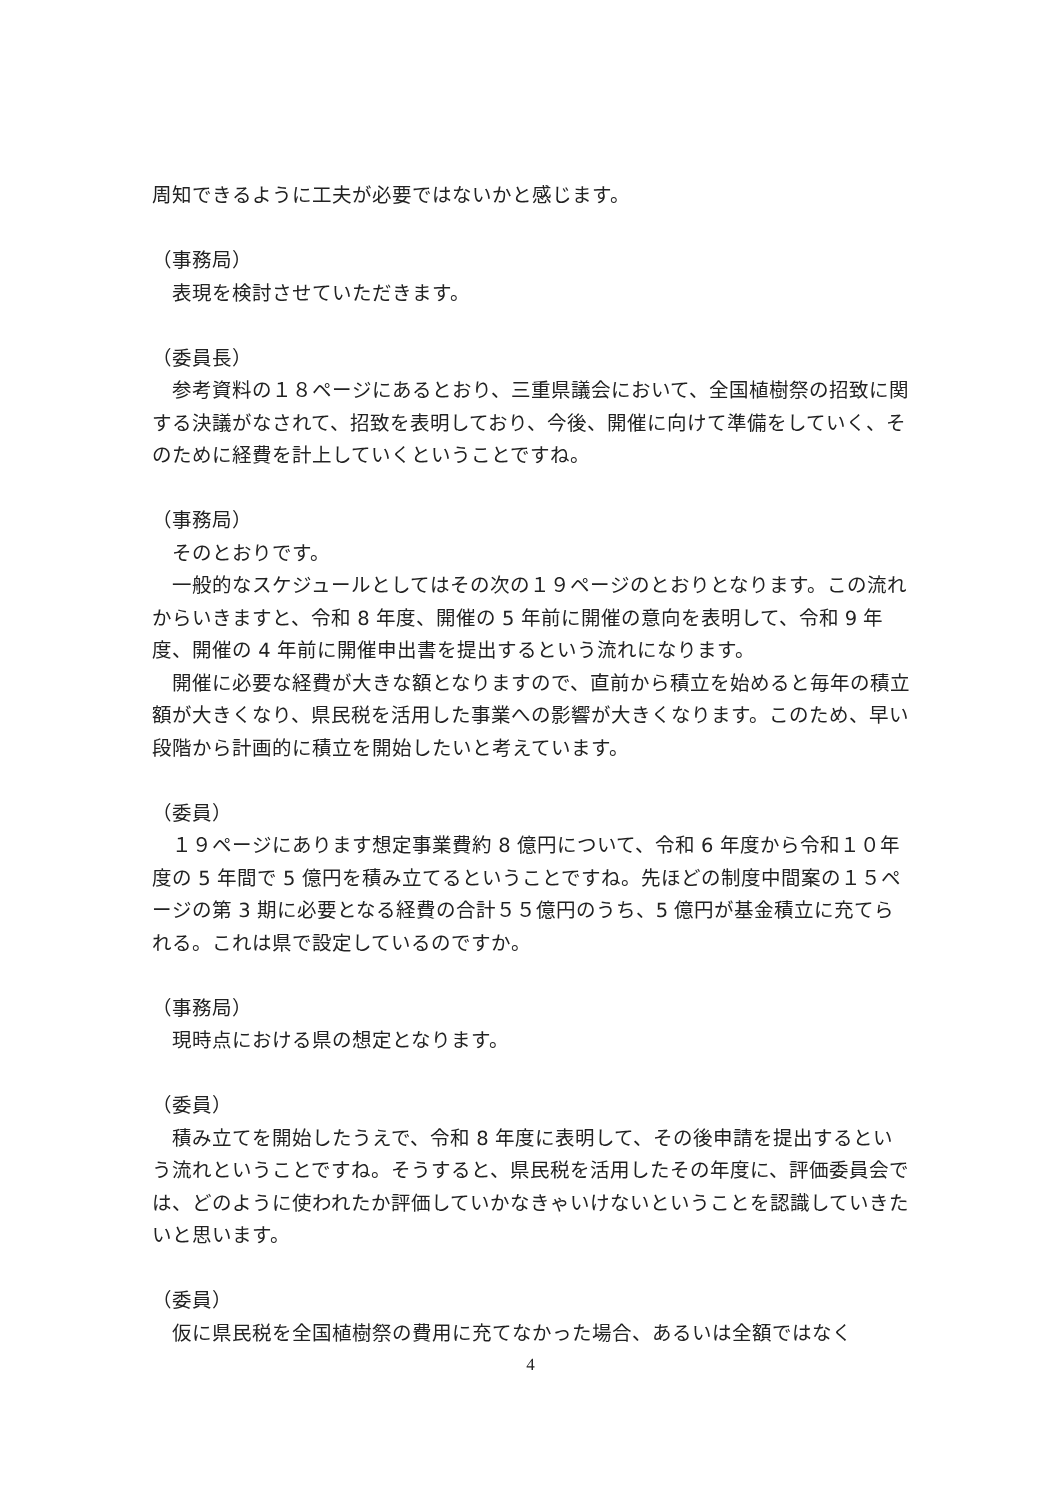周知できるように工夫が必要ではないかと感じます。
（事務局）
　表現を検討させていただきます。
（委員長）
　参考資料の１８ページにあるとおり、三重県議会において、全国植樹祭の招致に関する決議がなされて、招致を表明しており、今後、開催に向けて準備をしていく、そのために経費を計上していくということですね。
（事務局）
　そのとおりです。
　一般的なスケジュールとしてはその次の１９ページのとおりとなります。この流れからいきますと、令和 8 年度、開催の 5 年前に開催の意向を表明して、令和 9 年度、開催の 4 年前に開催申出書を提出するという流れになります。
　開催に必要な経費が大きな額となりますので、直前から積立を始めると毎年の積立額が大きくなり、県民税を活用した事業への影響が大きくなります。このため、早い段階から計画的に積立を開始したいと考えています。
（委員）
　１９ページにあります想定事業費約 8 億円について、令和 6 年度から令和１０年度の 5 年間で 5 億円を積み立てるということですね。先ほどの制度中間案の１５ページの第 3 期に必要となる経費の合計５５億円のうち、5 億円が基金積立に充てられる。これは県で設定しているのですか。
（事務局）
　現時点における県の想定となります。
（委員）
　積み立てを開始したうえで、令和 8 年度に表明して、その後申請を提出するという流れということですね。そうすると、県民税を活用したその年度に、評価委員会では、どのように使われたか評価していかなきゃいけないということを認識していきたいと思います。
（委員）
　仮に県民税を全国植樹祭の費用に充てなかった場合、あるいは全額ではなく
4